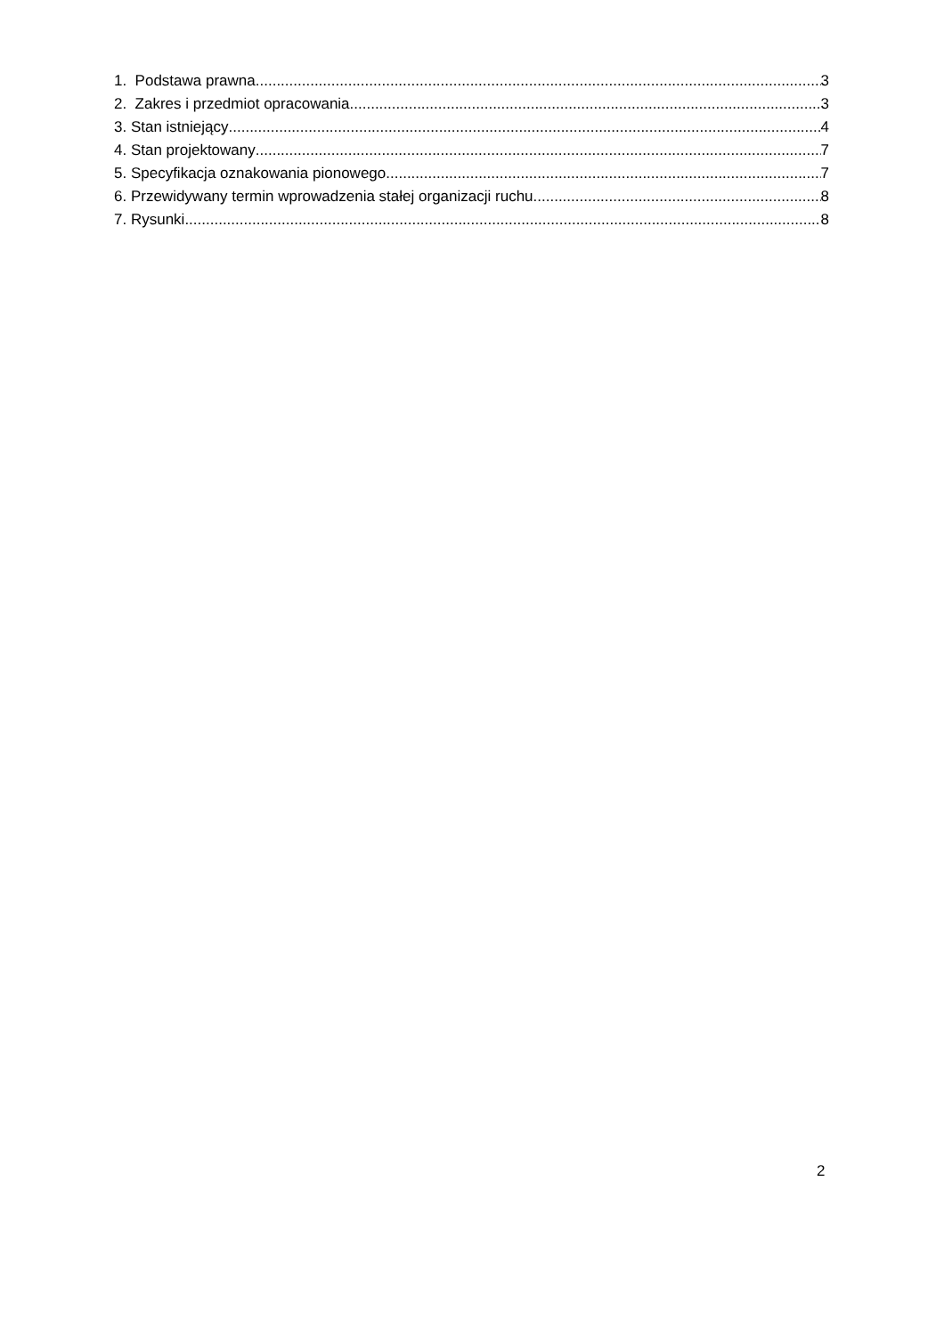1. Podstawa prawna 3
2. Zakres i przedmiot opracowania 3
3. Stan istniejący 4
4. Stan projektowany 7
5. Specyfikacja oznakowania pionowego 7
6. Przewidywany termin wprowadzenia stałej organizacji ruchu 8
7. Rysunki 8
2